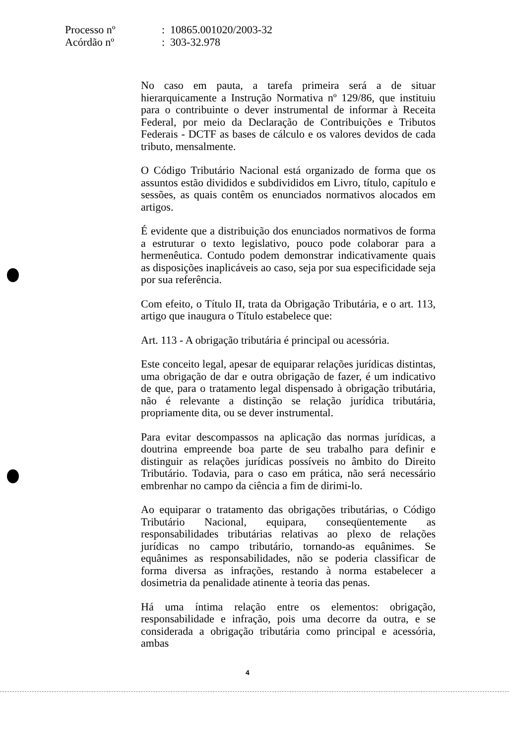| Processo nº | : 10865.001020/2003-32 |
| Acórdão nº | : 303-32.978 |
No caso em pauta, a tarefa primeira será a de situar hierarquicamente a Instrução Normativa nº 129/86, que instituiu para o contribuinte o dever instrumental de informar à Receita Federal, por meio da Declaração de Contribuições e Tributos Federais - DCTF as bases de cálculo e os valores devidos de cada tributo, mensalmente.
O Código Tributário Nacional está organizado de forma que os assuntos estão divididos e subdivididos em Livro, título, capítulo e sessões, as quais contêm os enunciados normativos alocados em artigos.
É evidente que a distribuição dos enunciados normativos de forma a estruturar o texto legislativo, pouco pode colaborar para a hermenêutica. Contudo podem demonstrar indicativamente quais as disposições inaplicáveis ao caso, seja por sua especificidade seja por sua referência.
Com efeito, o Título II, trata da Obrigação Tributária, e o art. 113, artigo que inaugura o Título estabelece que:
Art. 113 - A obrigação tributária é principal ou acessória.
Este conceito legal, apesar de equiparar relações jurídicas distintas, uma obrigação de dar e outra obrigação de fazer, é um indicativo de que, para o tratamento legal dispensado à obrigação tributária, não é relevante a distinção se relação jurídica tributária, propriamente dita, ou se dever instrumental.
Para evitar descompassos na aplicação das normas jurídicas, a doutrina empreende boa parte de seu trabalho para definir e distinguir as relações jurídicas possíveis no âmbito do Direito Tributário. Todavia, para o caso em prática, não será necessário embrenhar no campo da ciência a fim de dirimi-lo.
Ao equiparar o tratamento das obrigações tributárias, o Código Tributário Nacional, equipara, conseqüentemente as responsabilidades tributárias relativas ao plexo de relações jurídicas no campo tributário, tornando-as equânimes. Se equânimes as responsabilidades, não se poderia classificar de forma diversa as infrações, restando à norma estabelecer a dosimetria da penalidade atinente à teoria das penas.
Há uma íntima relação entre os elementos: obrigação, responsabilidade e infração, pois uma decorre da outra, e se considerada a obrigação tributária como principal e acessória, ambas
4